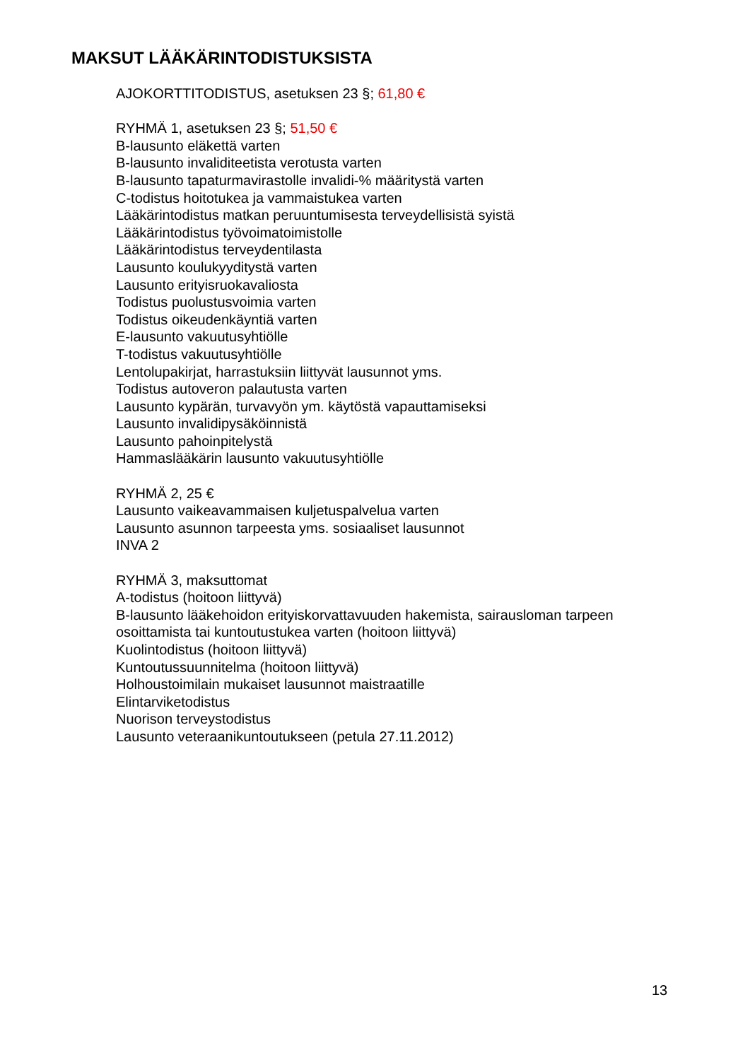MAKSUT LÄÄKÄRINTODISTUKSISTA
AJOKORTTITODISTUS, asetuksen 23 §; 61,80 €
RYHMÄ 1, asetuksen 23 §; 51,50 €
B-lausunto eläkettä varten
B-lausunto invaliditeetista verotusta varten
B-lausunto tapaturmavirastolle invalidi-% määritystä varten
C-todistus hoitotukea ja vammaistukea varten
Lääkärintodistus matkan peruuntumisesta terveydellisistä syistä
Lääkärintodistus työvoimatoimistolle
Lääkärintodistus terveydentilasta
Lausunto koulukyyditystä varten
Lausunto erityisruokavaliosta
Todistus puolustusvoimia varten
Todistus oikeudenkäyntiä varten
E-lausunto vakuutusyhtiölle
T-todistus vakuutusyhtiölle
Lentolupakirjat, harrastuksiin liittyvät lausunnot yms.
Todistus autoveron palautusta varten
Lausunto kypärän, turvavyön ym. käytöstä vapauttamiseksi
Lausunto invalidipysäköinnistä
Lausunto pahoinpitelystä
Hammaslääkärin lausunto vakuutusyhtiölle
RYHMÄ 2, 25 €
Lausunto vaikeavammaisen kuljetuspalvelua varten
Lausunto asunnon tarpeesta yms. sosiaaliset lausunnot
INVA 2
RYHMÄ 3, maksuttomat
A-todistus (hoitoon liittyvä)
B-lausunto lääkehoidon erityiskorvattavuuden hakemista, sairausloman tarpeen osoittamista tai kuntoutustukea varten (hoitoon liittyvä)
Kuolintodistus (hoitoon liittyvä)
Kuntoutussuunnitelma (hoitoon liittyvä)
Holhoustoimilain mukaiset lausunnot maistraatille
Elintarviketodistus
Nuorison terveystodistus
Lausunto veteraanikuntoutukseen (petula 27.11.2012)
13